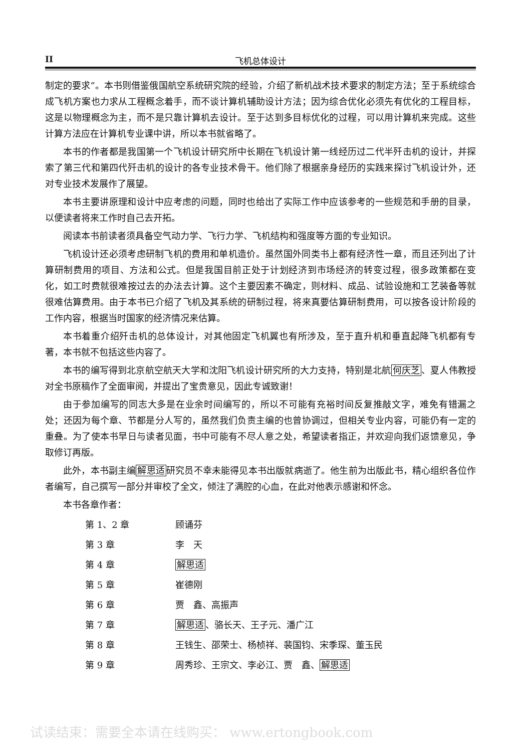II 飞机总体设计
制定的要求”。本书则借鉴俄国航空系统研究院的经验，介绍了新机战术技术要求的制定方法；至于系统综合成飞机方案也力求从工程概念着手，而不谈计算机辅助设计方法；因为综合优化必须先有优化的工程目标，这是以物理概念为主，而不是只靠计算机去设计。至于达到多目标优化的过程，可以用计算机来完成。这些计算方法应在计算机专业课中讲，所以本书就省略了。
本书的作者都是我国第一个飞机设计研究所中长期在飞机设计第一线经历过二代半歼击机的设计，并探索了第三代和第四代歼击机的设计的各专业技术骨干。他们除了根据亲身经历的实践来探讨飞机设计外，还对专业技术发展作了展望。
本书主要讲原理和设计中应考虑的问题，同时也给出了实际工作中应该参考的一些规范和手册的目录，以便读者将来工作时自己去开拓。
阅读本书前读者须具备空气动力学、飞行力学、飞机结构和强度等方面的专业知识。
飞机设计还必须考虑研制飞机的费用和单机造价。虽然国外同类书上都有经济性一章，而且还列出了计算研制费用的项目、方法和公式。但是我国目前正处于计划经济到市场经济的转变过程，很多政策都在变化，如工时费就很难按过去的办法去计算。这个主要因素不确定，则材料、成品、试验设施和工艺装备等就很难估算费用。由于本书已介绍了飞机及其系统的研制过程，将来真要估算研制费用，可以按各设计阶段的工作内容，根据当时国家的经济情况来估算。
本书着重介绍歼击机的总体设计，对其他固定飞机翼也有所涉及，至于直升机和垂直起降飞机都有专著，本书就不包括这些内容了。
本书的编写得到北京航空航天大学和沈阳飞机设计研究所的大力支持，特别是北航何庆芝、夏人伟教授对全书原稿作了全面审阅，并提出了宝贵意见，因此专诚致谢！
由于参加编写的同志大多是在业余时间编写的，所以不可能有充裕时间反复推敲文字，难免有错漏之处；还因为每个章、节都是分人写的，虽然我们负责主编的也曾协调过，但相关专业内容，可能仍有一定的重叠。为了使本书早日与读者见面，书中可能有不尽人意之处，希望读者指正，并欢迎向我们返馈意见，争取修订再版。
此外，本书副主编解思适研究员不幸未能得见本书出版就病逝了。他生前为出版此书，精心组织各位作者编写，自己撰写一部分并审校了全文，倾注了满腔的心血，在此对他表示感谢和怀念。
本书各章作者：
| 第 1、2 章 | 顾诵芬 |
| 第 3 章 | 李 天 |
| 第 4 章 | 解思适 |
| 第 5 章 | 崔德刚 |
| 第 6 章 | 贾 鑫、高振声 |
| 第 7 章 | 解思适 、骆长天、王子元、潘广江 |
| 第 8 章 | 王钱生、邵荣士、杨桢祥、裴国钧、宋季琛、董玉民 |
| 第 9 章 | 周秀珍、王宗文、李必江、贾 鑫、 解思适 |
试读结束：需要全本请在线购买： www.ertongbook.com